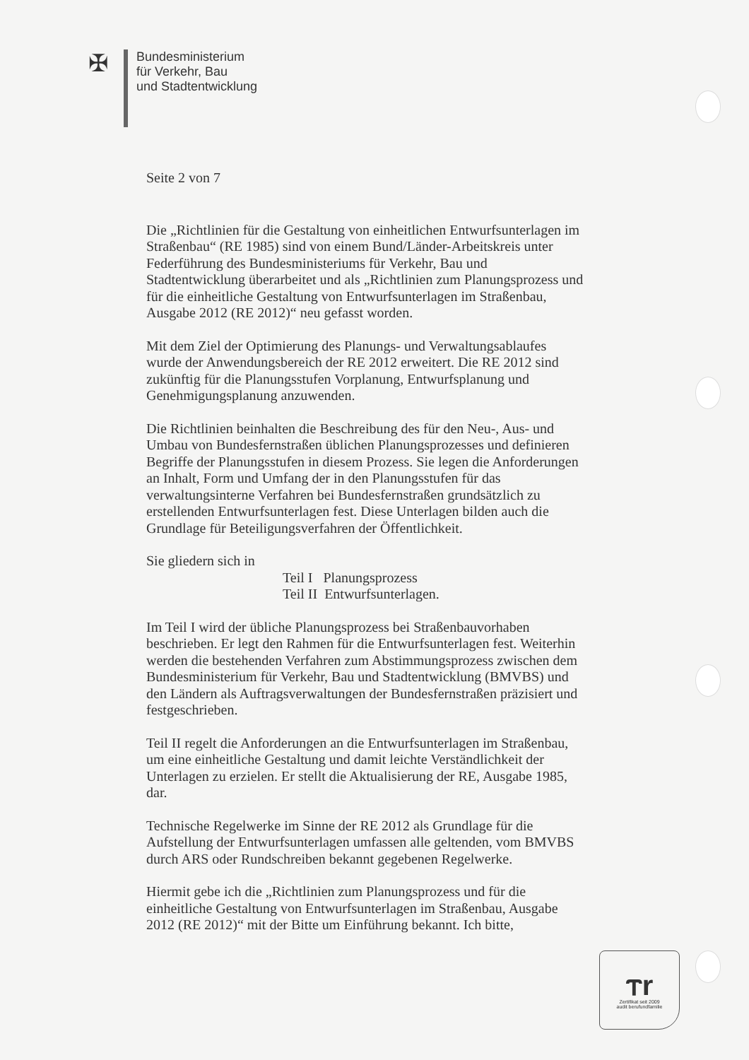✠
Bundesministerium
für Verkehr, Bau
und Stadtentwicklung
Seite 2 von 7
Die „Richtlinien für die Gestaltung von einheitlichen Entwurfsunterlagen im Straßenbau“ (RE 1985) sind von einem Bund/Länder-Arbeitskreis unter Federführung des Bundesministeriums für Verkehr, Bau und Stadtentwicklung überarbeitet und als „Richtlinien zum Planungsprozess und für die einheitliche Gestaltung von Entwurfsunterlagen im Straßenbau, Ausgabe 2012 (RE 2012)“ neu gefasst worden.
Mit dem Ziel der Optimierung des Planungs- und Verwaltungsablaufes wurde der Anwendungsbereich der RE 2012 erweitert. Die RE 2012 sind zukünftig für die Planungsstufen Vorplanung, Entwurfsplanung und Genehmigungsplanung anzuwenden.
Die Richtlinien beinhalten die Beschreibung des für den Neu-, Aus- und Umbau von Bundesfernstraßen üblichen Planungsprozesses und definieren Begriffe der Planungsstufen in diesem Prozess. Sie legen die Anforderungen an Inhalt, Form und Umfang der in den Planungsstufen für das verwaltungsinterne Verfahren bei Bundesfernstraßen grundsätzlich zu erstellenden Entwurfsunterlagen fest. Diese Unterlagen bilden auch die Grundlage für Beteiligungsverfahren der Öffentlichkeit.
Sie gliedern sich in
Teil I Planungsprozess
Teil II Entwurfsunterlagen.
Im Teil I wird der übliche Planungsprozess bei Straßenbauvorhaben beschrieben. Er legt den Rahmen für die Entwurfsunterlagen fest. Weiterhin werden die bestehenden Verfahren zum Abstimmungsprozess zwischen dem Bundesministerium für Verkehr, Bau und Stadtentwicklung (BMVBS) und den Ländern als Auftragsverwaltungen der Bundesfernstraßen präzisiert und festgeschrieben.
Teil II regelt die Anforderungen an die Entwurfsunterlagen im Straßenbau, um eine einheitliche Gestaltung und damit leichte Verständlichkeit der Unterlagen zu erzielen. Er stellt die Aktualisierung der RE, Ausgabe 1985, dar.
Technische Regelwerke im Sinne der RE 2012 als Grundlage für die Aufstellung der Entwurfsunterlagen umfassen alle geltenden, vom BMVBS durch ARS oder Rundschreiben bekannt gegebenen Regelwerke.
Hiermit gebe ich die „Richtlinien zum Planungsprozess und für die einheitliche Gestaltung von Entwurfsunterlagen im Straßenbau, Ausgabe 2012 (RE 2012)“ mit der Bitte um Einführung bekannt. Ich bitte,
ⲧr
Zertifikat seit 2009
audit berufundfamilie